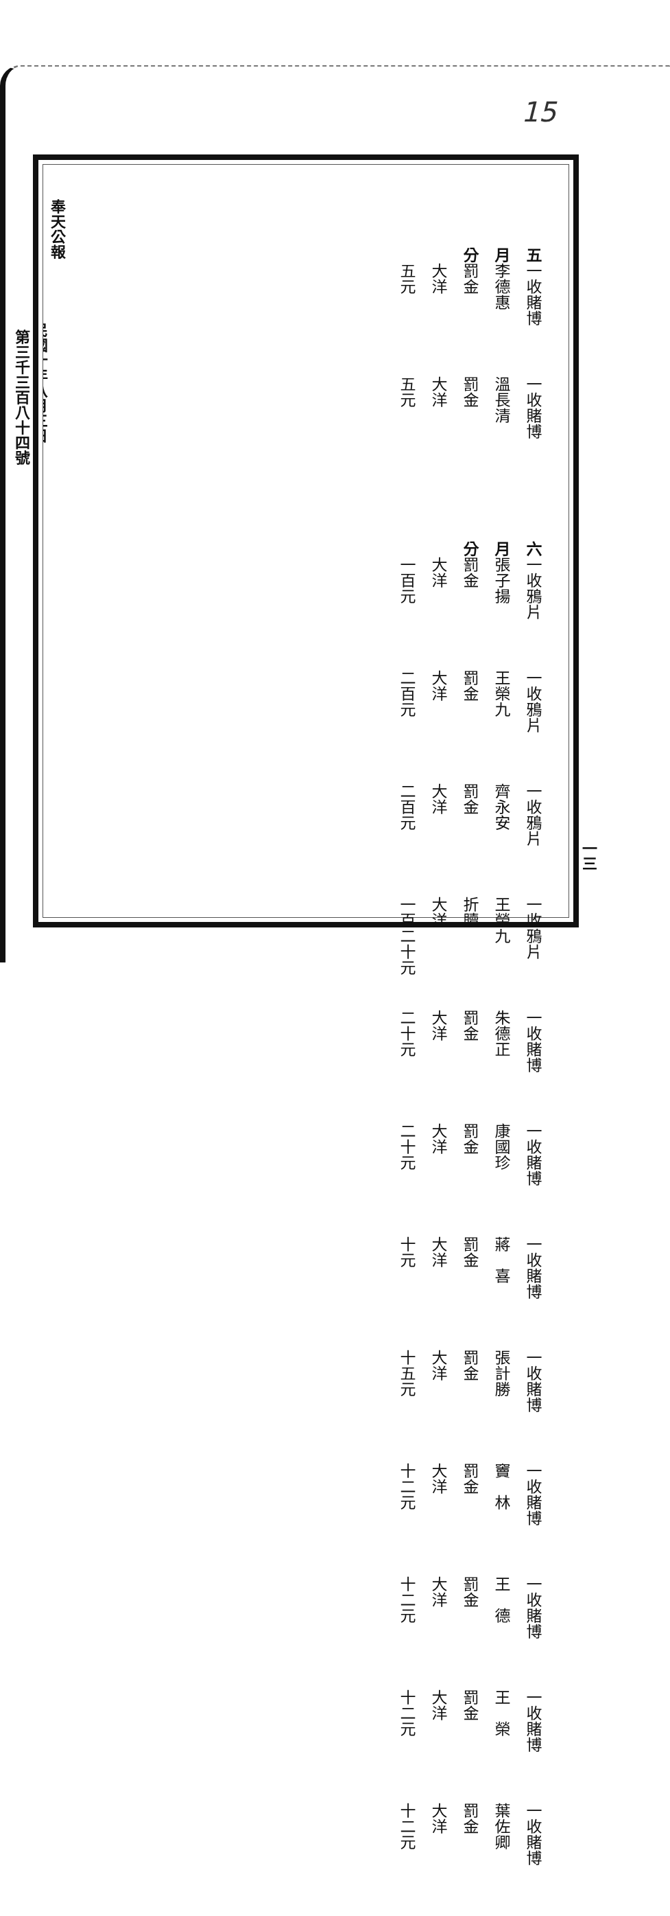15
奉天公報
民國十年八月三日
第三千三百八十四號
五月分
一收賭博
李德惠
罰金
大洋
五元
一收賭博
溫長清
罰金
大洋
五元
六月分
一收鴉片
張子揚
罰金
大洋
一百元
一收鴉片
王榮九
罰金
大洋
二百元
一收鴉片
齊永安
罰金
大洋
二百元
一收鴉片
王榮九
折贖
大洋
一百二十元
一收賭博
朱德正
罰金
大洋
二十元
一收賭博
康國珍
罰金
大洋
二十元
一收賭博
蔣　喜
罰金
大洋
十元
一收賭博
張計勝
罰金
大洋
十五元
一收賭博
竇　林
罰金
大洋
十二元
一收賭博
王　德
罰金
大洋
十二元
一收賭博
王　榮
罰金
大洋
十二元
一收賭博
葉佐卿
罰金
大洋
十二元
一三